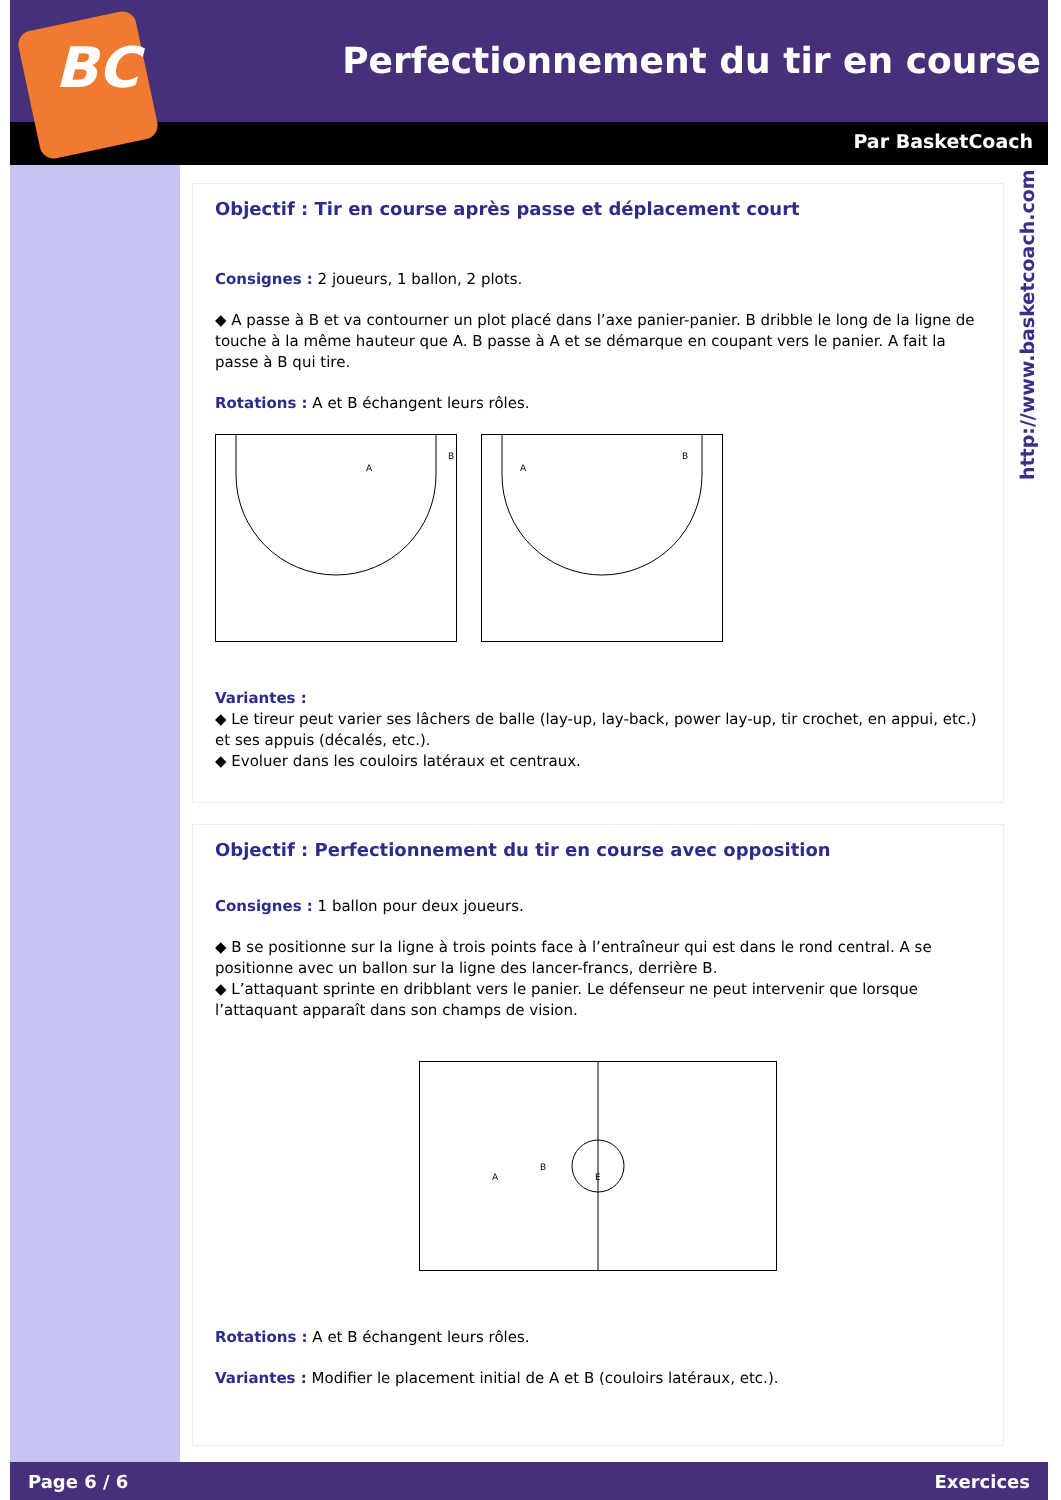BC
Perfectionnement du tir en course
Par BasketCoach
http://www.basketcoach.com
Objectif : Tir en course après passe et déplacement court
Consignes : 2 joueurs, 1 ballon, 2 plots.
◆ A passe à B et va contourner un plot placé dans l’axe panier-panier. B dribble le long de la ligne de touche à la même hauteur que A. B passe à A et se démarque en coupant vers le panier. A fait la passe à B qui tire.
Rotations : A et B échangent leurs rôles.
A
B
A
B
Variantes :
◆ Le tireur peut varier ses lâchers de balle (lay-up, lay-back, power lay-up, tir crochet, en appui, etc.) et ses appuis (décalés, etc.).
◆ Evoluer dans les couloirs latéraux et centraux.
Objectif : Perfectionnement du tir en course avec opposition
Consignes : 1 ballon pour deux joueurs.
◆ B se positionne sur la ligne à trois points face à l’entraîneur qui est dans le rond central. A se positionne avec un ballon sur la ligne des lancer-francs, derrière B.
◆ L’attaquant sprinte en dribblant vers le panier. Le défenseur ne peut intervenir que lorsque l’attaquant apparaît dans son champs de vision.
B
A
E
Rotations : A et B échangent leurs rôles.
Variantes : Modifier le placement initial de A et B (couloirs latéraux, etc.).
Page 6 / 6 Exercices